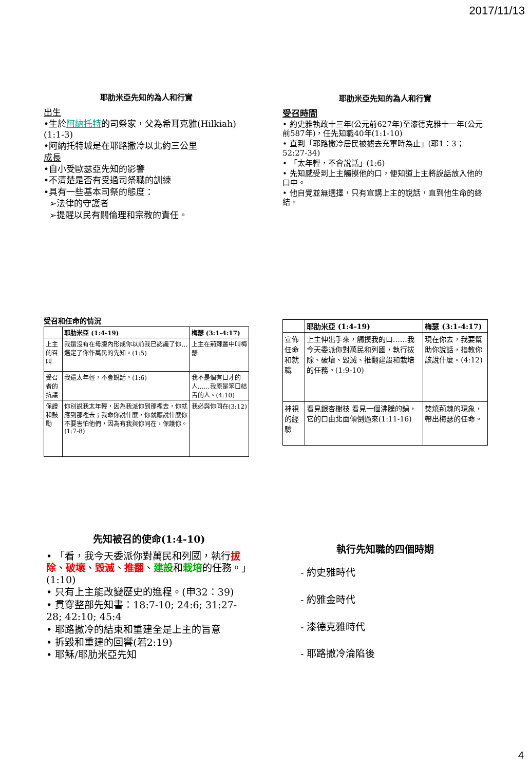2017/11/13
耶肋米亞先知的為人和行實
出生
•生於阿納托特的司祭家，父為希耳克雅(Hilkiah)(1:1-3)
•阿納托特城是在耶路撒冷以北約三公里
成長
•自小受歐瑟亞先知的影響
•不清楚是否有受過司祭職的訓練
•具有一些基本司祭的態度：
➢法律的守護者
➢提醒以民有關倫理和宗教的責任。
耶肋米亞先知的為人和行實
受召時間
• 約史雅執政十三年(公元前627年)至漆德克雅十一年(公元前587年)，任先知職40年(1:1-10)
• 直到「耶路撒冷居民被擄去充軍時為止」(耶1：3；52:27-34)
• 「太年輕，不會說話」(1:6)
• 先知感受到上主觸摸他的口，便知道上主將說話放入他的口中。
• 他自覺並無選擇，只有宣講上主的說話，直到他生命的終結。
受召和任命的情況
| | 耶肋米亞 (1:4-19) | 梅瑟 (3:1-4:17) |
| --- | --- | --- |
| 上主的召叫 | 我還沒有在母腹內形成你以前我已認識了你…選定了你作萬民的先知。(1:5) | 上主在荊棘叢中叫梅瑟 |
| 受召者的抗議 | 我還太年輕，不會說話。(1:6) | 我不是個有口才的人……我原是笨口結舌的人。(4:10) |
| 保證和鼓勵 | 你別說我太年輕，因為我派你到那裡去，你就應到那裡去；我命你說什麼，你就應說什麼你不要害怕他們，因為有我與你同在，保護你。(1:7-8) | 我必與你同在(3:12) |
| | 耶肋米亞 (1:4-19) | 梅瑟 (3:1-4:17) |
| --- | --- | --- |
| 宣佈任命和就職 | 上主伸出手來，觸摸我的口……我今天委派你對萬民和列國，執行拔除、破壞、毀滅、推翻建設和栽培的任務。(1:9-10) | 現在你去，我要幫助你說話，指教你該說什麼。(4:12) |
| 神視的經驗 | 看見銀杏樹枝 看見一個沸騰的鍋，它的口由北面傾倒過來(1:11-16) | 焚燒荊棘的現象，帶出梅瑟的任命。 |
先知被召的使命(1:4-10)
• 「看，我今天委派你對萬民和列國，執行拔除、破壞、毀滅、推翻、建設和栽培的任務。」 (1:10)
• 只有上主能改變歷史的進程。(申32：39)
• 貫穿整部先知書：18:7-10; 24:6; 31:27-28; 42:10; 45:4
• 耶路撒冷的結束和重建全是上主的旨意
• 拆毀和重建的回響(若2:19)
• 耶穌/耶肋米亞先知
執行先知職的四個時期
- 約史雅時代
- 約雅金時代
- 漆德克雅時代
- 耶路撒冷淪陷後
4